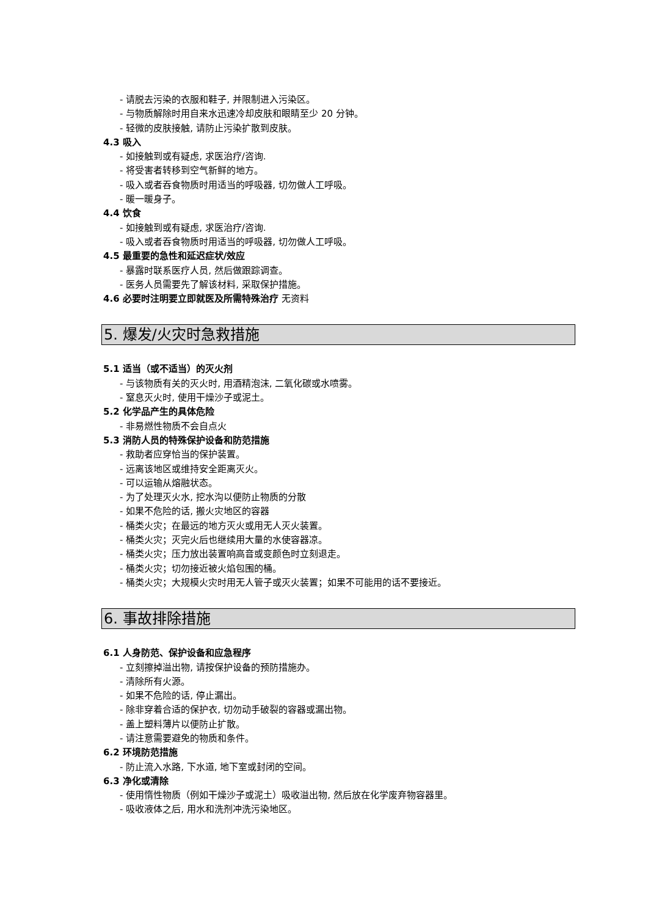- 请脱去污染的衣服和鞋子, 并限制进入污染区。
- 与物质解除时用自来水迅速冷却皮肤和眼睛至少 20 分钟。
- 轻微的皮肤接触, 请防止污染扩散到皮肤。
4.3 吸入
- 如接触到或有疑虑, 求医治疗/咨询.
- 将受害者转移到空气新鲜的地方。
- 吸入或者吞食物质时用适当的呼吸器, 切勿做人工呼吸。
- 暖一暖身子。
4.4 饮食
- 如接触到或有疑虑, 求医治疗/咨询.
- 吸入或者吞食物质时用适当的呼吸器, 切勿做人工呼吸。
4.5 最重要的急性和延迟症状/效应
- 暴露时联系医疗人员, 然后做跟踪调查。
- 医务人员需要先了解该材料, 采取保护措施。
4.6 必要时注明要立即就医及所需特殊治疗 无资料
5. 爆发/火灾时急救措施
5.1 适当（或不适当）的灭火剂
- 与该物质有关的灭火时, 用酒精泡沫, 二氧化碳或水喷雾。
- 窒息灭火时, 使用干燥沙子或泥土。
5.2 化学品产生的具体危险
- 非易燃性物质不会自点火
5.3 消防人员的特殊保护设备和防范措施
- 救助者应穿恰当的保护装置。
- 远离该地区或维持安全距离灭火。
- 可以运输从熔融状态。
- 为了处理灭火水, 挖水沟以便防止物质的分散
- 如果不危险的话, 搬火灾地区的容器
- 桶类火灾；在最远的地方灭火或用无人灭火装置。
- 桶类火灾；灭完火后也继续用大量的水使容器凉。
- 桶类火灾；压力放出装置响高音或变颜色时立刻退走。
- 桶类火灾；切勿接近被火焰包围的桶。
- 桶类火灾；大规模火灾时用无人管子或灭火装置；如果不可能用的话不要接近。
6. 事故排除措施
6.1 人身防范、保护设备和应急程序
- 立刻擦掉溢出物, 请按保护设备的预防措施办。
- 清除所有火源。
- 如果不危险的话, 停止漏出。
- 除非穿着合适的保护衣, 切勿动手破裂的容器或漏出物。
- 盖上塑料薄片以便防止扩散。
- 请注意需要避免的物质和条件。
6.2 环境防范措施
- 防止流入水路, 下水道, 地下室或封闭的空间。
6.3 净化或清除
- 使用惰性物质（例如干燥沙子或泥土）吸收溢出物, 然后放在化学废弃物容器里。
- 吸收液体之后, 用水和洗剂冲洗污染地区。